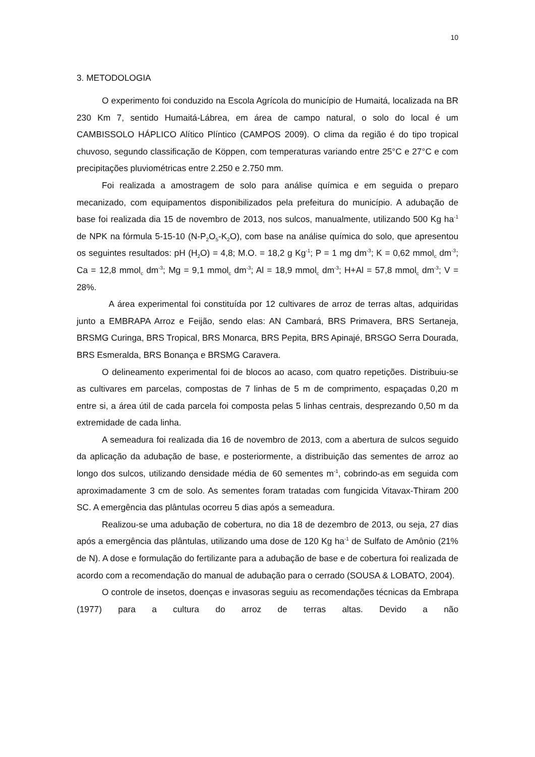10
3. METODOLOGIA
O experimento foi conduzido na Escola Agrícola do município de Humaitá, localizada na BR 230 Km 7, sentido Humaitá-Lábrea, em área de campo natural, o solo do local é um CAMBISSOLO HÁPLICO Alítico Plíntico (CAMPOS 2009). O clima da região é do tipo tropical chuvoso, segundo classificação de Köppen, com temperaturas variando entre 25°C e 27°C e com precipitações pluviométricas entre 2.250 e 2.750 mm.
Foi realizada a amostragem de solo para análise química e em seguida o preparo mecanizado, com equipamentos disponibilizados pela prefeitura do município. A adubação de base foi realizada dia 15 de novembro de 2013, nos sulcos, manualmente, utilizando 500 Kg ha<sup>-1</sup> de NPK na fórmula 5-15-10 (N-P<sub>2</sub>O<sub>5</sub>-K<sub>2</sub>O), com base na análise química do solo, que apresentou os seguintes resultados: pH (H<sub>2</sub>O) = 4,8; M.O. = 18,2 g Kg<sup>-1</sup>; P = 1 mg dm<sup>-3</sup>; K = 0,62 mmol<sub>c</sub> dm<sup>-3</sup>; Ca = 12,8 mmol<sub>c</sub> dm<sup>-3</sup>; Mg = 9,1 mmol<sub>c</sub> dm<sup>-3</sup>; Al = 18,9 mmol<sub>c</sub> dm<sup>-3</sup>; H+Al = 57,8 mmol<sub>c</sub> dm<sup>-3</sup>; V = 28%.
A área experimental foi constituída por 12 cultivares de arroz de terras altas, adquiridas junto a EMBRAPA Arroz e Feijão, sendo elas: AN Cambará, BRS Primavera, BRS Sertaneja, BRSMG Curinga, BRS Tropical, BRS Monarca, BRS Pepita, BRS Apinajé, BRSGO Serra Dourada, BRS Esmeralda, BRS Bonança e BRSMG Caravera.
O delineamento experimental foi de blocos ao acaso, com quatro repetições. Distribuiu-se as cultivares em parcelas, compostas de 7 linhas de 5 m de comprimento, espaçadas 0,20 m entre si, a área útil de cada parcela foi composta pelas 5 linhas centrais, desprezando 0,50 m da extremidade de cada linha.
A semeadura foi realizada dia 16 de novembro de 2013, com a abertura de sulcos seguido da aplicação da adubação de base, e posteriormente, a distribuição das sementes de arroz ao longo dos sulcos, utilizando densidade média de 60 sementes m<sup>-1</sup>, cobrindo-as em seguida com aproximadamente 3 cm de solo. As sementes foram tratadas com fungicida Vitavax-Thiram 200 SC. A emergência das plântulas ocorreu 5 dias após a semeadura.
Realizou-se uma adubação de cobertura, no dia 18 de dezembro de 2013, ou seja, 27 dias após a emergência das plântulas, utilizando uma dose de 120 Kg ha<sup>-1</sup> de Sulfato de Amônio (21% de N). A dose e formulação do fertilizante para a adubação de base e de cobertura foi realizada de acordo com a recomendação do manual de adubação para o cerrado (SOUSA & LOBATO, 2004).
O controle de insetos, doenças e invasoras seguiu as recomendações técnicas da Embrapa (1977) para a cultura do arroz de terras altas. Devido a não